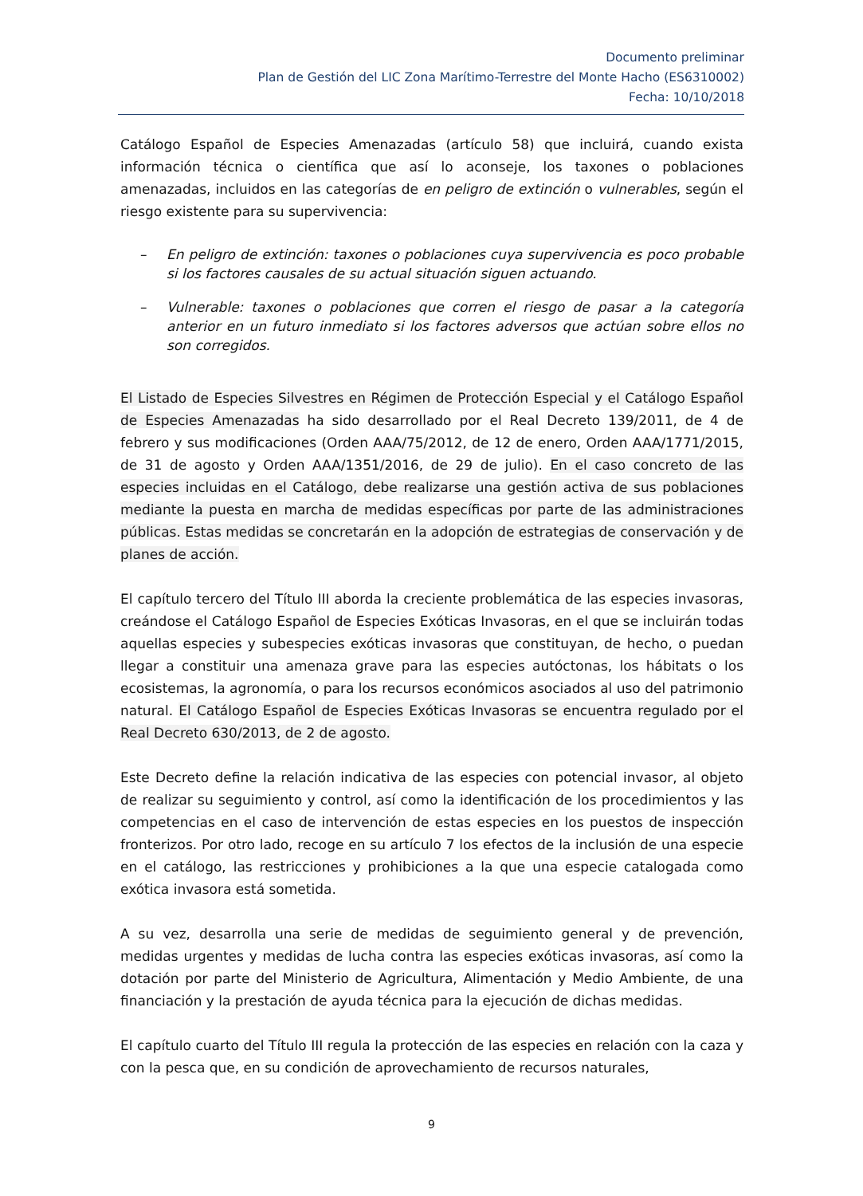Documento preliminar
Plan de Gestión del LIC Zona Marítimo-Terrestre del Monte Hacho (ES6310002)
Fecha: 10/10/2018
Catálogo Español de Especies Amenazadas (artículo 58) que incluirá, cuando exista información técnica o científica que así lo aconseje, los taxones o poblaciones amenazadas, incluidos en las categorías de en peligro de extinción o vulnerables, según el riesgo existente para su supervivencia:
– En peligro de extinción: taxones o poblaciones cuya supervivencia es poco probable si los factores causales de su actual situación siguen actuando.
– Vulnerable: taxones o poblaciones que corren el riesgo de pasar a la categoría anterior en un futuro inmediato si los factores adversos que actúan sobre ellos no son corregidos.
El Listado de Especies Silvestres en Régimen de Protección Especial y el Catálogo Español de Especies Amenazadas ha sido desarrollado por el Real Decreto 139/2011, de 4 de febrero y sus modificaciones (Orden AAA/75/2012, de 12 de enero, Orden AAA/1771/2015, de 31 de agosto y Orden AAA/1351/2016, de 29 de julio). En el caso concreto de las especies incluidas en el Catálogo, debe realizarse una gestión activa de sus poblaciones mediante la puesta en marcha de medidas específicas por parte de las administraciones públicas. Estas medidas se concretarán en la adopción de estrategias de conservación y de planes de acción.
El capítulo tercero del Título III aborda la creciente problemática de las especies invasoras, creándose el Catálogo Español de Especies Exóticas Invasoras, en el que se incluirán todas aquellas especies y subespecies exóticas invasoras que constituyan, de hecho, o puedan llegar a constituir una amenaza grave para las especies autóctonas, los hábitats o los ecosistemas, la agronomía, o para los recursos económicos asociados al uso del patrimonio natural. El Catálogo Español de Especies Exóticas Invasoras se encuentra regulado por el Real Decreto 630/2013, de 2 de agosto.
Este Decreto define la relación indicativa de las especies con potencial invasor, al objeto de realizar su seguimiento y control, así como la identificación de los procedimientos y las competencias en el caso de intervención de estas especies en los puestos de inspección fronterizos. Por otro lado, recoge en su artículo 7 los efectos de la inclusión de una especie en el catálogo, las restricciones y prohibiciones a la que una especie catalogada como exótica invasora está sometida.
A su vez, desarrolla una serie de medidas de seguimiento general y de prevención, medidas urgentes y medidas de lucha contra las especies exóticas invasoras, así como la dotación por parte del Ministerio de Agricultura, Alimentación y Medio Ambiente, de una financiación y la prestación de ayuda técnica para la ejecución de dichas medidas.
El capítulo cuarto del Título III regula la protección de las especies en relación con la caza y con la pesca que, en su condición de aprovechamiento de recursos naturales,
9